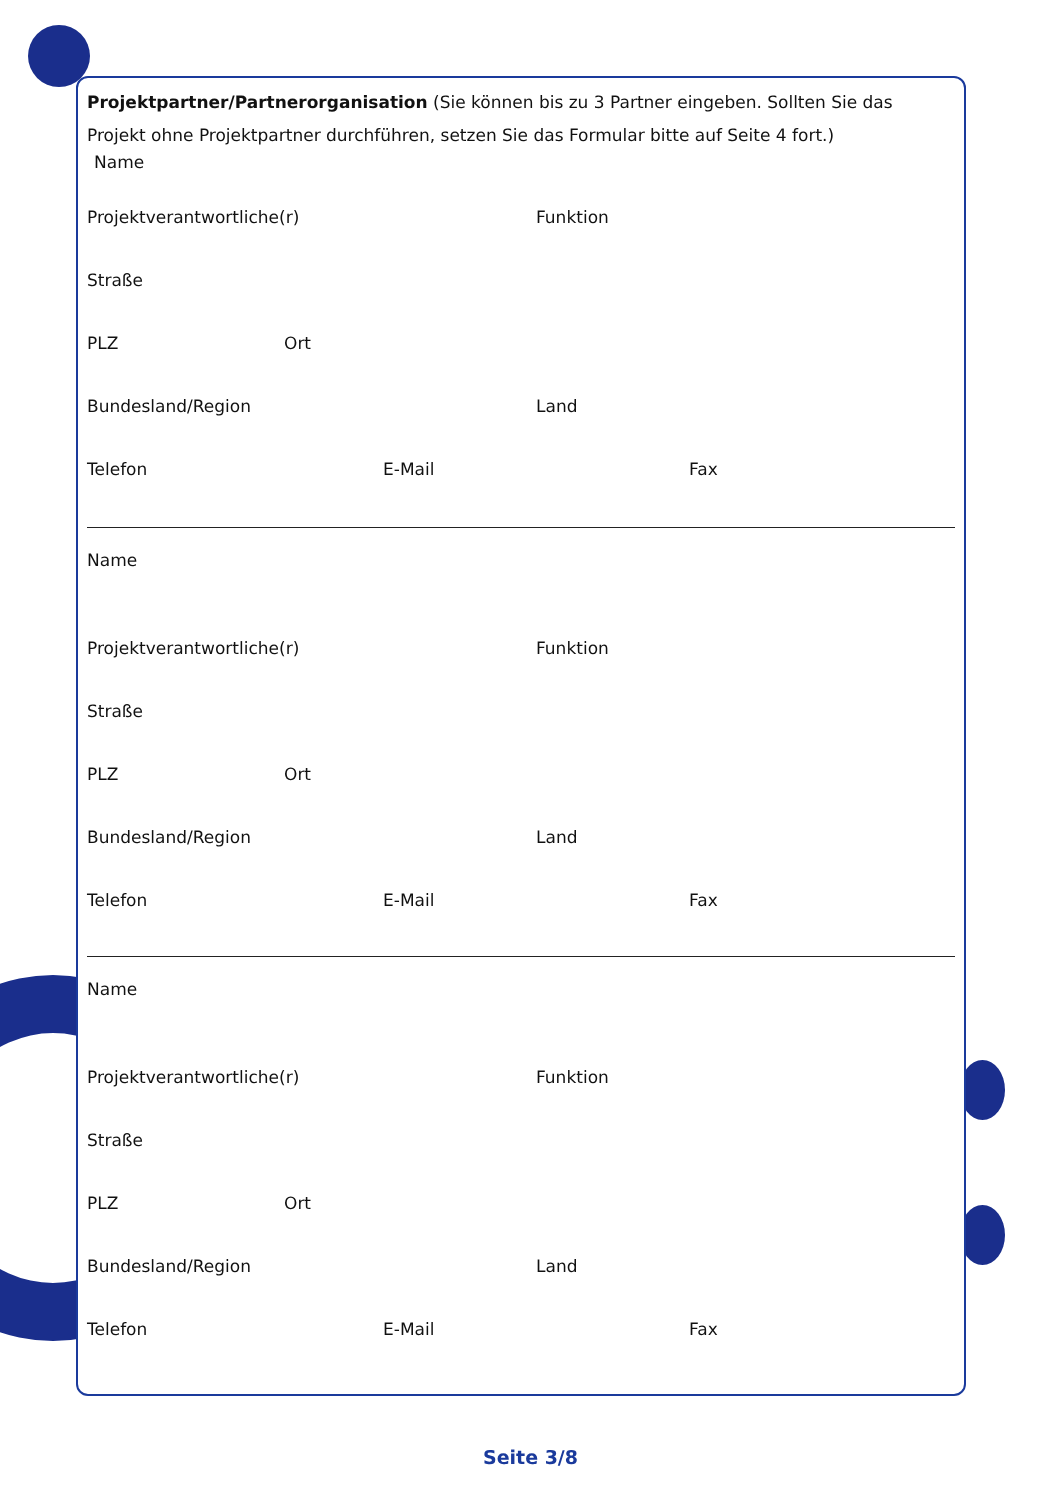Projektpartner/Partnerorganisation (Sie können bis zu 3 Partner eingeben. Sollten Sie das Projekt ohne Projektpartner durchführen, setzen Sie das Formular bitte auf Seite 4 fort.)
Name
Projektverantwortliche(r) Funktion
Straße
PLZ Ort
Bundesland/Region Land
Telefon E-Mail Fax
Name
Projektverantwortliche(r) Funktion
Straße
PLZ Ort
Bundesland/Region Land
Telefon E-Mail Fax
Name
Projektverantwortliche(r) Funktion
Straße
PLZ Ort
Bundesland/Region Land
Telefon E-Mail Fax
Seite 3/8